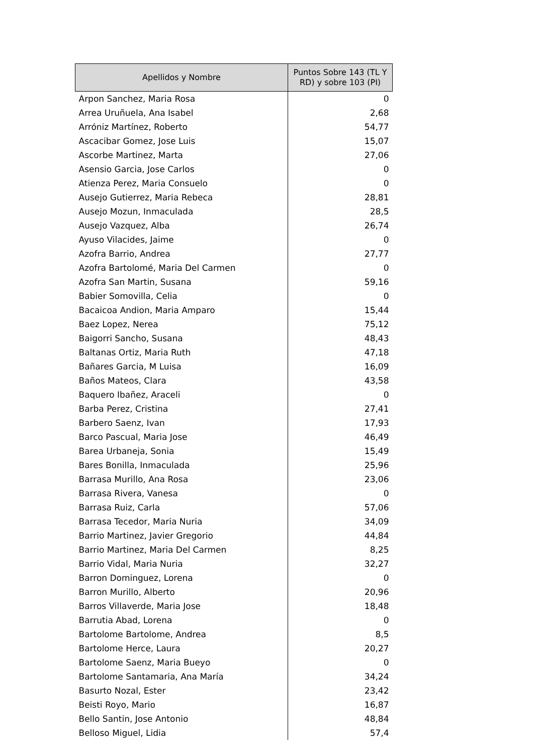| Apellidos y Nombre | Puntos Sobre 143 (TL Y RD) y sobre 103 (PI) |
| --- | --- |
| Arpon Sanchez, Maria Rosa | 0 |
| Arrea Uruñuela, Ana Isabel | 2,68 |
| Arróniz Martínez, Roberto | 54,77 |
| Ascacibar Gomez, Jose Luis | 15,07 |
| Ascorbe Martinez, Marta | 27,06 |
| Asensio Garcia, Jose Carlos | 0 |
| Atienza Perez, Maria Consuelo | 0 |
| Ausejo Gutierrez, Maria Rebeca | 28,81 |
| Ausejo Mozun, Inmaculada | 28,5 |
| Ausejo Vazquez, Alba | 26,74 |
| Ayuso Vilacides, Jaime | 0 |
| Azofra Barrio, Andrea | 27,77 |
| Azofra Bartolomé, Maria Del Carmen | 0 |
| Azofra San Martin, Susana | 59,16 |
| Babier Somovilla, Celia | 0 |
| Bacaicoa Andion, Maria Amparo | 15,44 |
| Baez Lopez, Nerea | 75,12 |
| Baigorri Sancho, Susana | 48,43 |
| Baltanas Ortiz, Maria Ruth | 47,18 |
| Bañares Garcia, M Luisa | 16,09 |
| Baños Mateos, Clara | 43,58 |
| Baquero Ibañez, Araceli | 0 |
| Barba Perez, Cristina | 27,41 |
| Barbero Saenz, Ivan | 17,93 |
| Barco Pascual, Maria Jose | 46,49 |
| Barea Urbaneja, Sonia | 15,49 |
| Bares Bonilla, Inmaculada | 25,96 |
| Barrasa Murillo, Ana Rosa | 23,06 |
| Barrasa Rivera, Vanesa | 0 |
| Barrasa Ruiz, Carla | 57,06 |
| Barrasa Tecedor, Maria Nuria | 34,09 |
| Barrio Martinez, Javier Gregorio | 44,84 |
| Barrio Martinez, Maria Del Carmen | 8,25 |
| Barrio Vidal, Maria Nuria | 32,27 |
| Barron Dominguez, Lorena | 0 |
| Barron Murillo, Alberto | 20,96 |
| Barros Villaverde, Maria Jose | 18,48 |
| Barrutia Abad, Lorena | 0 |
| Bartolome Bartolome, Andrea | 8,5 |
| Bartolome Herce, Laura | 20,27 |
| Bartolome Saenz, Maria Bueyo | 0 |
| Bartolome Santamaria, Ana María | 34,24 |
| Basurto Nozal, Ester | 23,42 |
| Beisti Royo, Mario | 16,87 |
| Bello Santin, Jose Antonio | 48,84 |
| Belloso Miguel, Lidia | 57,4 |